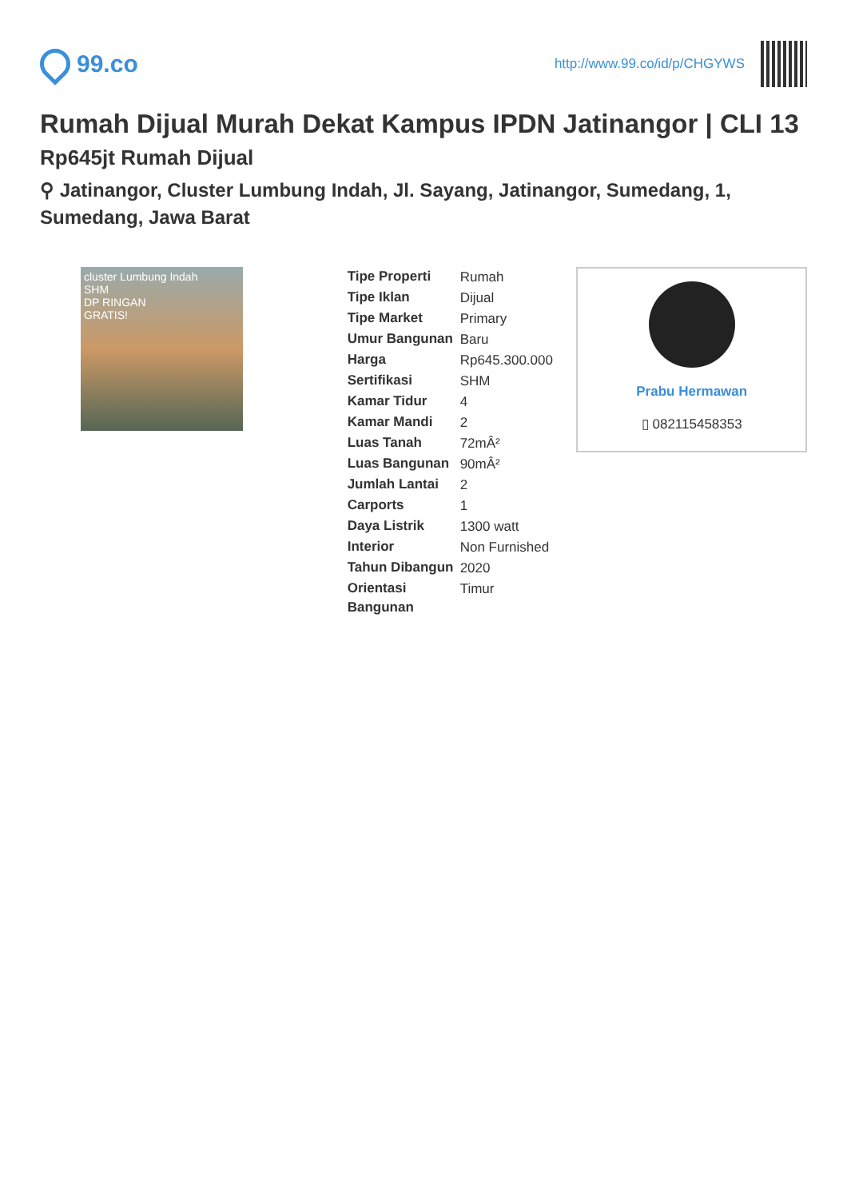99.co
http://www.99.co/id/p/CHGYWS
Rumah Dijual Murah Dekat Kampus IPDN Jatinangor | CLI 13
Rp645jt Rumah Dijual
⚲ Jatinangor, Cluster Lumbung Indah, Jl. Sayang, Jatinangor, Sumedang, 1, Sumedang, Jawa Barat
cluster Lumbung Indah
SHM
DP RINGAN
GRATIS!
| Tipe Properti | Rumah |
| Tipe Iklan | Dijual |
| Tipe Market | Primary |
| Umur Bangunan | Baru |
| Harga | Rp645.300.000 |
| Sertifikasi | SHM |
| Kamar Tidur | 4 |
| Kamar Mandi | 2 |
| Luas Tanah | 72mÂ² |
| Luas Bangunan | 90mÂ² |
| Jumlah Lantai | 2 |
| Carports | 1 |
| Daya Listrik | 1300 watt |
| Interior | Non Furnished |
| Tahun Dibangun | 2020 |
| Orientasi Bangunan | Timur |
Prabu Hermawan
▯ 082115458353